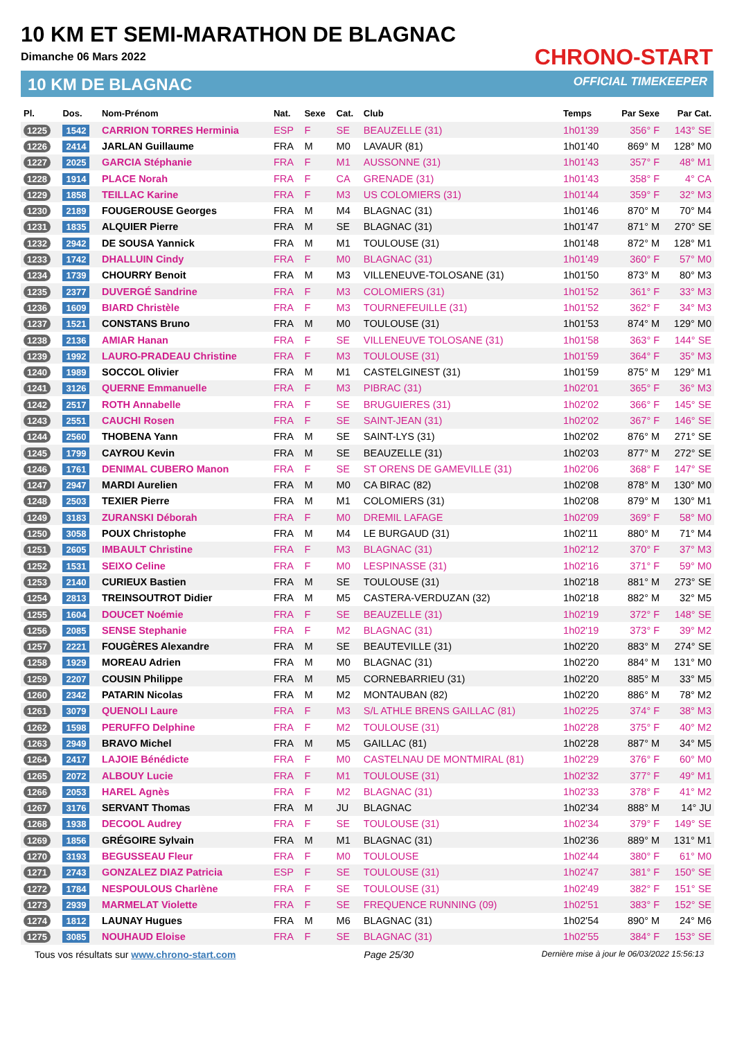10 KM ET SEMI-MARATHON DE BLAGNAC
Dimanche 06 Mars 2022
10 KM DE BLAGNAC
CHRONO-START
OFFICIAL TIMEKEEPER
| Pl. | Dos. | Nom-Prénom | Nat. | Sexe | Cat. | Club | Temps | Par Sexe | Par Cat. |
| --- | --- | --- | --- | --- | --- | --- | --- | --- | --- |
| 1225 | 1542 | CARRION TORRES Herminia | ESP | F | SE | BEAUZELLE (31) | 1h01'39 | 356° F | 143° SE |
| 1226 | 2414 | JARLAN Guillaume | FRA | M | M0 | LAVAUR (81) | 1h01'40 | 869° M | 128° M0 |
| 1227 | 2025 | GARCIA Stéphanie | FRA | F | M1 | AUSSONNE (31) | 1h01'43 | 357° F | 48° M1 |
| 1228 | 1914 | PLACE Norah | FRA | F | CA | GRENADE (31) | 1h01'43 | 358° F | 4° CA |
| 1229 | 1858 | TEILLAC Karine | FRA | F | M3 | US COLOMIERS (31) | 1h01'44 | 359° F | 32° M3 |
| 1230 | 2189 | FOUGEROUSE Georges | FRA | M | M4 | BLAGNAC (31) | 1h01'46 | 870° M | 70° M4 |
| 1231 | 1835 | ALQUIER Pierre | FRA | M | SE | BLAGNAC (31) | 1h01'47 | 871° M | 270° SE |
| 1232 | 2942 | DE SOUSA Yannick | FRA | M | M1 | TOULOUSE (31) | 1h01'48 | 872° M | 128° M1 |
| 1233 | 1742 | DHALLUIN Cindy | FRA | F | M0 | BLAGNAC (31) | 1h01'49 | 360° F | 57° M0 |
| 1234 | 1739 | CHOURRY Benoit | FRA | M | M3 | VILLENEUVE-TOLOSANE (31) | 1h01'50 | 873° M | 80° M3 |
| 1235 | 2377 | DUVERGÉ Sandrine | FRA | F | M3 | COLOMIERS (31) | 1h01'52 | 361° F | 33° M3 |
| 1236 | 1609 | BIARD Christèle | FRA | F | M3 | TOURNEFEUILLE (31) | 1h01'52 | 362° F | 34° M3 |
| 1237 | 1521 | CONSTANS Bruno | FRA | M | M0 | TOULOUSE (31) | 1h01'53 | 874° M | 129° M0 |
| 1238 | 2136 | AMIAR Hanan | FRA | F | SE | VILLENEUVE TOLOSANE (31) | 1h01'58 | 363° F | 144° SE |
| 1239 | 1992 | LAURO-PRADEAU Christine | FRA | F | M3 | TOULOUSE (31) | 1h01'59 | 364° F | 35° M3 |
| 1240 | 1989 | SOCCOL Olivier | FRA | M | M1 | CASTELGINEST (31) | 1h01'59 | 875° M | 129° M1 |
| 1241 | 3126 | QUERNE Emmanuelle | FRA | F | M3 | PIBRAC (31) | 1h02'01 | 365° F | 36° M3 |
| 1242 | 2517 | ROTH Annabelle | FRA | F | SE | BRUGUIERES (31) | 1h02'02 | 366° F | 145° SE |
| 1243 | 2551 | CAUCHI Rosen | FRA | F | SE | SAINT-JEAN (31) | 1h02'02 | 367° F | 146° SE |
| 1244 | 2560 | THOBENA Yann | FRA | M | SE | SAINT-LYS (31) | 1h02'02 | 876° M | 271° SE |
| 1245 | 1799 | CAYROU Kevin | FRA | M | SE | BEAUZELLE (31) | 1h02'03 | 877° M | 272° SE |
| 1246 | 1761 | DENIMAL CUBERO Manon | FRA | F | SE | ST ORENS DE GAMEVILLE (31) | 1h02'06 | 368° F | 147° SE |
| 1247 | 2947 | MARDI Aurelien | FRA | M | M0 | CA BIRAC (82) | 1h02'08 | 878° M | 130° M0 |
| 1248 | 2503 | TEXIER Pierre | FRA | M | M1 | COLOMIERS (31) | 1h02'08 | 879° M | 130° M1 |
| 1249 | 3183 | ZURANSKI Déborah | FRA | F | M0 | DREMIL LAFAGE | 1h02'09 | 369° F | 58° M0 |
| 1250 | 3058 | POUX Christophe | FRA | M | M4 | LE BURGAUD (31) | 1h02'11 | 880° M | 71° M4 |
| 1251 | 2605 | IMBAULT Christine | FRA | F | M3 | BLAGNAC (31) | 1h02'12 | 370° F | 37° M3 |
| 1252 | 1531 | SEIXO Celine | FRA | F | M0 | LESPINASSE (31) | 1h02'16 | 371° F | 59° M0 |
| 1253 | 2140 | CURIEUX Bastien | FRA | M | SE | TOULOUSE (31) | 1h02'18 | 881° M | 273° SE |
| 1254 | 2813 | TREINSOUTROT Didier | FRA | M | M5 | CASTERA-VERDUZAN (32) | 1h02'18 | 882° M | 32° M5 |
| 1255 | 1604 | DOUCET Noémie | FRA | F | SE | BEAUZELLE (31) | 1h02'19 | 372° F | 148° SE |
| 1256 | 2085 | SENSE Stephanie | FRA | F | M2 | BLAGNAC (31) | 1h02'19 | 373° F | 39° M2 |
| 1257 | 2221 | FOUGÈRES Alexandre | FRA | M | SE | BEAUTEVILLE (31) | 1h02'20 | 883° M | 274° SE |
| 1258 | 1929 | MOREAU Adrien | FRA | M | M0 | BLAGNAC (31) | 1h02'20 | 884° M | 131° M0 |
| 1259 | 2207 | COUSIN Philippe | FRA | M | M5 | CORNEBARRIEU (31) | 1h02'20 | 885° M | 33° M5 |
| 1260 | 2342 | PATARIN Nicolas | FRA | M | M2 | MONTAUBAN (82) | 1h02'20 | 886° M | 78° M2 |
| 1261 | 3079 | QUENOLI Laure | FRA | F | M3 | S/L ATHLE BRENS GAILLAC (81) | 1h02'25 | 374° F | 38° M3 |
| 1262 | 1598 | PERUFFO Delphine | FRA | F | M2 | TOULOUSE (31) | 1h02'28 | 375° F | 40° M2 |
| 1263 | 2949 | BRAVO Michel | FRA | M | M5 | GAILLAC (81) | 1h02'28 | 887° M | 34° M5 |
| 1264 | 2417 | LAJOIE Bénédicte | FRA | F | M0 | CASTELNAU DE MONTMIRAL (81) | 1h02'29 | 376° F | 60° M0 |
| 1265 | 2072 | ALBOUY Lucie | FRA | F | M1 | TOULOUSE (31) | 1h02'32 | 377° F | 49° M1 |
| 1266 | 2053 | HAREL Agnès | FRA | F | M2 | BLAGNAC (31) | 1h02'33 | 378° F | 41° M2 |
| 1267 | 3176 | SERVANT Thomas | FRA | M | JU | BLAGNAC | 1h02'34 | 888° M | 14° JU |
| 1268 | 1938 | DECOOL Audrey | FRA | F | SE | TOULOUSE (31) | 1h02'34 | 379° F | 149° SE |
| 1269 | 1856 | GRÉGOIRE Sylvain | FRA | M | M1 | BLAGNAC (31) | 1h02'36 | 889° M | 131° M1 |
| 1270 | 3193 | BEGUSSEAU Fleur | FRA | F | M0 | TOULOUSE | 1h02'44 | 380° F | 61° M0 |
| 1271 | 2743 | GONZALEZ DIAZ Patricia | ESP | F | SE | TOULOUSE (31) | 1h02'47 | 381° F | 150° SE |
| 1272 | 1784 | NESPOULOUS Charlène | FRA | F | SE | TOULOUSE (31) | 1h02'49 | 382° F | 151° SE |
| 1273 | 2939 | MARMELAT Violette | FRA | F | SE | FREQUENCE RUNNING (09) | 1h02'51 | 383° F | 152° SE |
| 1274 | 1812 | LAUNAY Hugues | FRA | M | M6 | BLAGNAC (31) | 1h02'54 | 890° M | 24° M6 |
| 1275 | 3085 | NOUHAUD Eloise | FRA | F | SE | BLAGNAC (31) | 1h02'55 | 384° F | 153° SE |
Tous vos résultats sur www.chrono-start.com Page 25/30 Dernière mise à jour le 06/03/2022 15:56:13